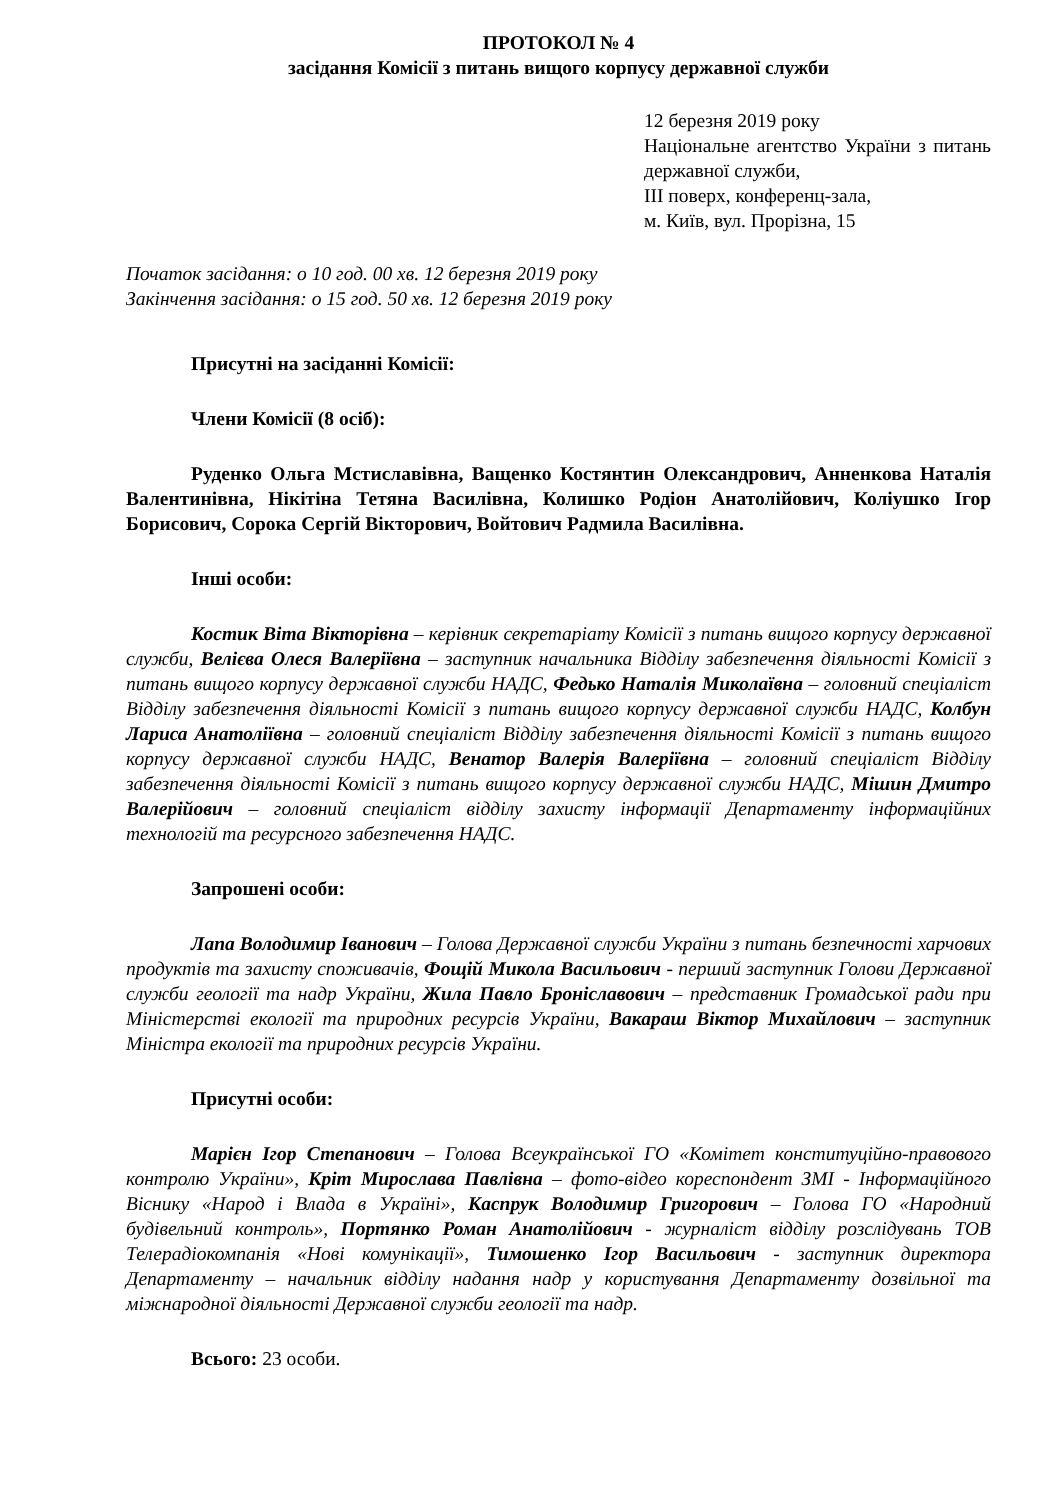ПРОТОКОЛ № 4
засідання Комісії з питань вищого корпусу державної служби
12 березня 2019 року
Національне агентство України з питань державної служби,
III поверх, конференц-зала,
м. Київ, вул. Прорізна, 15
Початок засідання: о 10 год. 00 хв. 12 березня 2019 року
Закінчення засідання: о 15 год. 50 хв. 12 березня 2019 року
Присутні на засіданні Комісії:
Члени Комісії (8 осіб):
Руденко Ольга Мстиславівна, Ващенко Костянтин Олександрович, Анненкова Наталія Валентинівна, Нікітіна Тетяна Василівна, Колишко Родіон Анатолійович, Коліушко Ігор Борисович, Сорока Сергій Вікторович, Войтович Радмила Василівна.
Інші особи:
Костик Віта Вікторівна – керівник секретаріату Комісії з питань вищого корпусу державної служби, Велієва Олеся Валеріївна – заступник начальника Відділу забезпечення діяльності Комісії з питань вищого корпусу державної служби НАДС, Федько Наталія Миколаївна – головний спеціаліст Відділу забезпечення діяльності Комісії з питань вищого корпусу державної служби НАДС, Колбун Лариса Анатоліївна – головний спеціаліст Відділу забезпечення діяльності Комісії з питань вищого корпусу державної служби НАДС, Венатор Валерія Валеріївна – головний спеціаліст Відділу забезпечення діяльності Комісії з питань вищого корпусу державної служби НАДС, Мішин Дмитро Валерійович – головний спеціаліст відділу захисту інформації Департаменту інформаційних технологій та ресурсного забезпечення НАДС.
Запрошені особи:
Лапа Володимир Іванович – Голова Державної служби України з питань безпечності харчових продуктів та захисту споживачів, Фощій Микола Васильович - перший заступник Голови Державної служби геології та надр України, Жила Павло Броніславович – представник Громадської ради при Міністерстві екології та природних ресурсів України, Вакараш Віктор Михайлович – заступник Міністра екології та природних ресурсів України.
Присутні особи:
Марієн Ігор Степанович – Голова Всеукраїнської ГО «Комітет конституційно-правового контролю України», Кріт Мирослава Павлівна – фото-відео кореспондент ЗМІ - Інформаційного Віснику «Народ і Влада в Україні», Каспрук Володимир Григорович – Голова ГО «Народний будівельний контроль», Портянко Роман Анатолійович - журналіст відділу розслідувань ТОВ Телерадіокомпанія «Нові комунікації», Тимошенко Ігор Васильович - заступник директора Департаменту – начальник відділу надання надр у користування Департаменту дозвільної та міжнародної діяльності Державної служби геології та надр.
Всього: 23 особи.